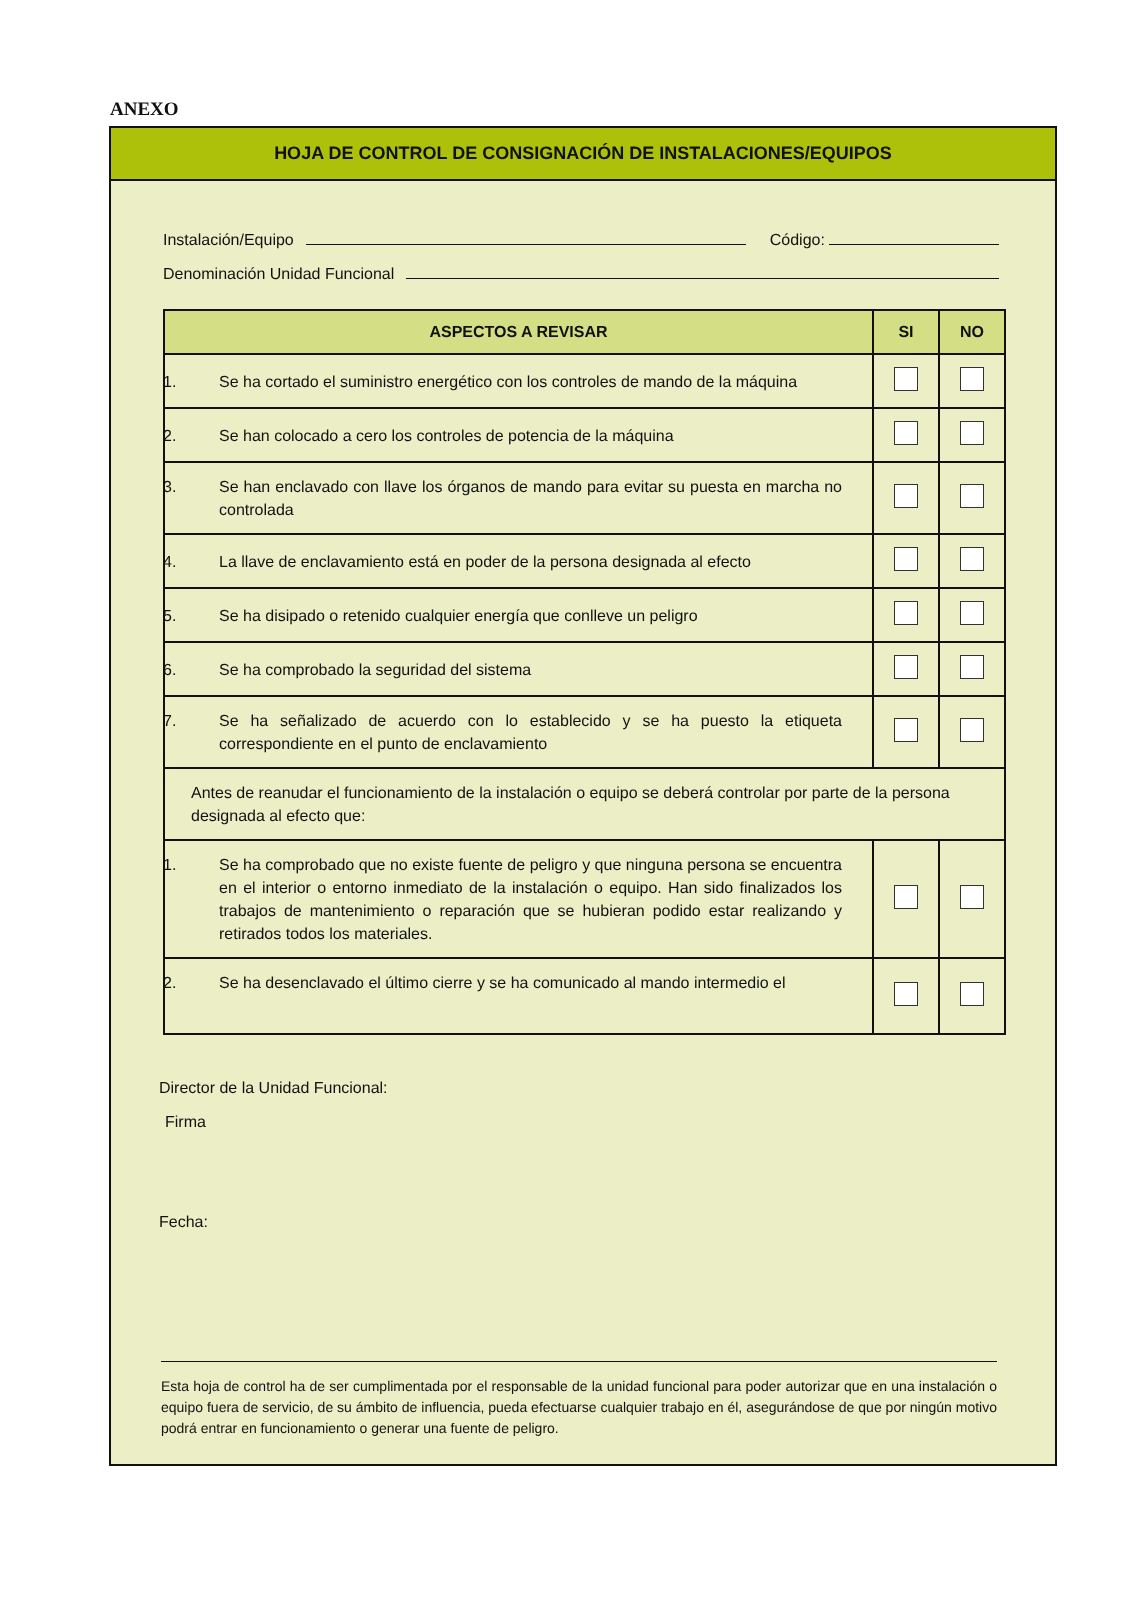ANEXO
HOJA DE CONTROL DE CONSIGNACIÓN DE INSTALACIONES/EQUIPOS
Instalación/Equipo Código:
Denominación Unidad Funcional
| ASPECTOS A REVISAR | SI | NO |
| --- | --- | --- |
| 1. Se ha cortado el suministro energético con los controles de mando de la máquina | | |
| 2. Se han colocado a cero los controles de potencia de la máquina | | |
| 3. Se han enclavado con llave los órganos de mando para evitar su puesta en marcha no controlada | | |
| 4. La llave de enclavamiento está en poder de la persona designada al efecto | | |
| 5. Se ha disipado o retenido cualquier energía que conlleve un peligro | | |
| 6. Se ha comprobado la seguridad del sistema | | |
| 7. Se ha señalizado de acuerdo con lo establecido y se ha puesto la etiqueta correspondiente en el punto de enclavamiento | | |
| Antes de reanudar el funcionamiento de la instalación o equipo se deberá controlar por parte de la persona designada al efecto que: | | |
| 1. Se ha comprobado que no existe fuente de peligro y que ninguna persona se encuentra en el interior o entorno inmediato de la instalación o equipo. Han sido finalizados los trabajos de mantenimiento o reparación que se hubieran podido estar realizando y retirados todos los materiales. | | |
| 2. Se ha desenclavado el último cierre y se ha comunicado al mando intermedio el | | |
Director de la Unidad Funcional:
Firma
Fecha:
Esta hoja de control ha de ser cumplimentada por el responsable de la unidad funcional para poder autorizar que en una instalación o equipo fuera de servicio, de su ámbito de influencia, pueda efectuarse cualquier trabajo en él, asegurándose de que por ningún motivo podrá entrar en funcionamiento o generar una fuente de peligro.